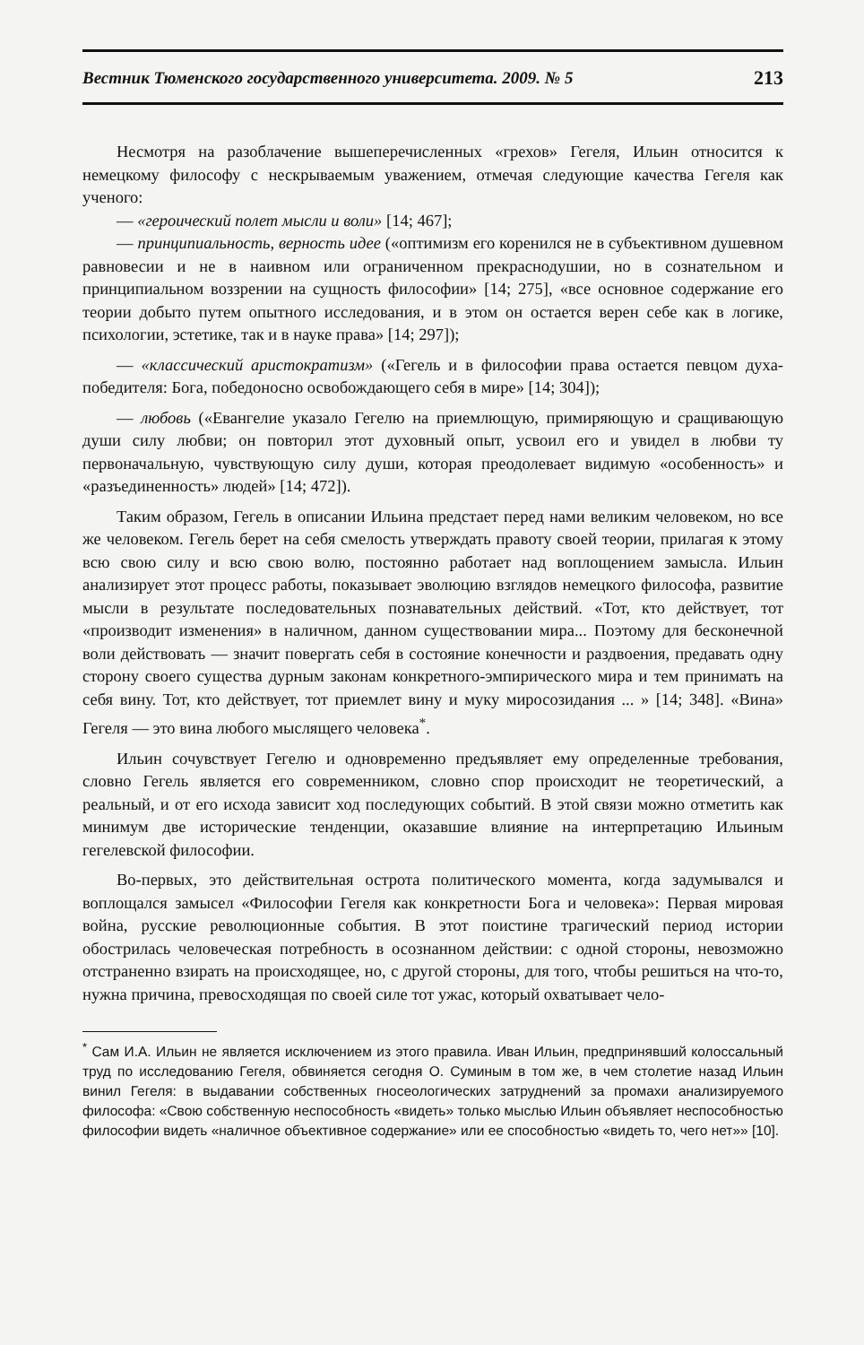Вестник Тюменского государственного университета. 2009. № 5 213
Несмотря на разоблачение вышеперечисленных «грехов» Гегеля, Ильин относится к немецкому философу с нескрываемым уважением, отмечая следующие качества Гегеля как ученого:
— «героический полет мысли и воли» [14; 467];
— принципиальность, верность идее («оптимизм его коренился не в субъективном душевном равновесии и не в наивном или ограниченном прекраснодушии, но в сознательном и принципиальном воззрении на сущность философии» [14; 275], «все основное содержание его теории добыто путем опытного исследования, и в этом он остается верен себе как в логике, психологии, эстетике, так и в науке права» [14; 297]);
— «классический аристократизм» («Гегель и в философии права остается певцом духа-победителя: Бога, победоносно освобождающего себя в мире» [14; 304]);
— любовь («Евангелие указало Гегелю на приемлющую, примиряющую и сращивающую души силу любви; он повторил этот духовный опыт, усвоил его и увидел в любви ту первоначальную, чувствующую силу души, которая преодолевает видимую «особенность» и «разъединенность» людей» [14; 472]).
Таким образом, Гегель в описании Ильина предстает перед нами великим человеком, но все же человеком. Гегель берет на себя смелость утверждать правоту своей теории, прилагая к этому всю свою силу и всю свою волю, постоянно работает над воплощением замысла. Ильин анализирует этот процесс работы, показывает эволюцию взглядов немецкого философа, развитие мысли в результате последовательных познавательных действий. «Тот, кто действует, тот «производит изменения» в наличном, данном существовании мира... Поэтому для бесконечной воли действовать — значит повергать себя в состояние конечности и раздвоения, предавать одну сторону своего существа дурным законам конкретного-эмпирического мира и тем принимать на себя вину. Тот, кто действует, тот приемлет вину и муку миросозидания ... » [14; 348]. «Вина» Гегеля — это вина любого мыслящего человека<sup>*</sup>.
Ильин сочувствует Гегелю и одновременно предъявляет ему определенные требования, словно Гегель является его современником, словно спор происходит не теоретический, а реальный, и от его исхода зависит ход последующих событий. В этой связи можно отметить как минимум две исторические тенденции, оказавшие влияние на интерпретацию Ильиным гегелевской философии.
Во-первых, это действительная острота политического момента, когда задумывался и воплощался замысел «Философии Гегеля как конкретности Бога и человека»: Первая мировая война, русские революционные события. В этот поистине трагический период истории обострилась человеческая потребность в осознанном действии: с одной стороны, невозможно отстраненно взирать на происходящее, но, с другой стороны, для того, чтобы решиться на что-то, нужна причина, превосходящая по своей силе тот ужас, который охватывает чело-
<sup>*</sup> Сам И.А. Ильин не является исключением из этого правила. Иван Ильин, предпринявший колоссальный труд по исследованию Гегеля, обвиняется сегодня О. Суминым в том же, в чем столетие назад Ильин винил Гегеля: в выдавании собственных гносеологических затруднений за промахи анализируемого философа: «Свою собственную неспособность «видеть» только мыслью Ильин объявляет неспособностью философии видеть «наличное объективное содержание» или ее способностью «видеть то, чего нет»» [10].